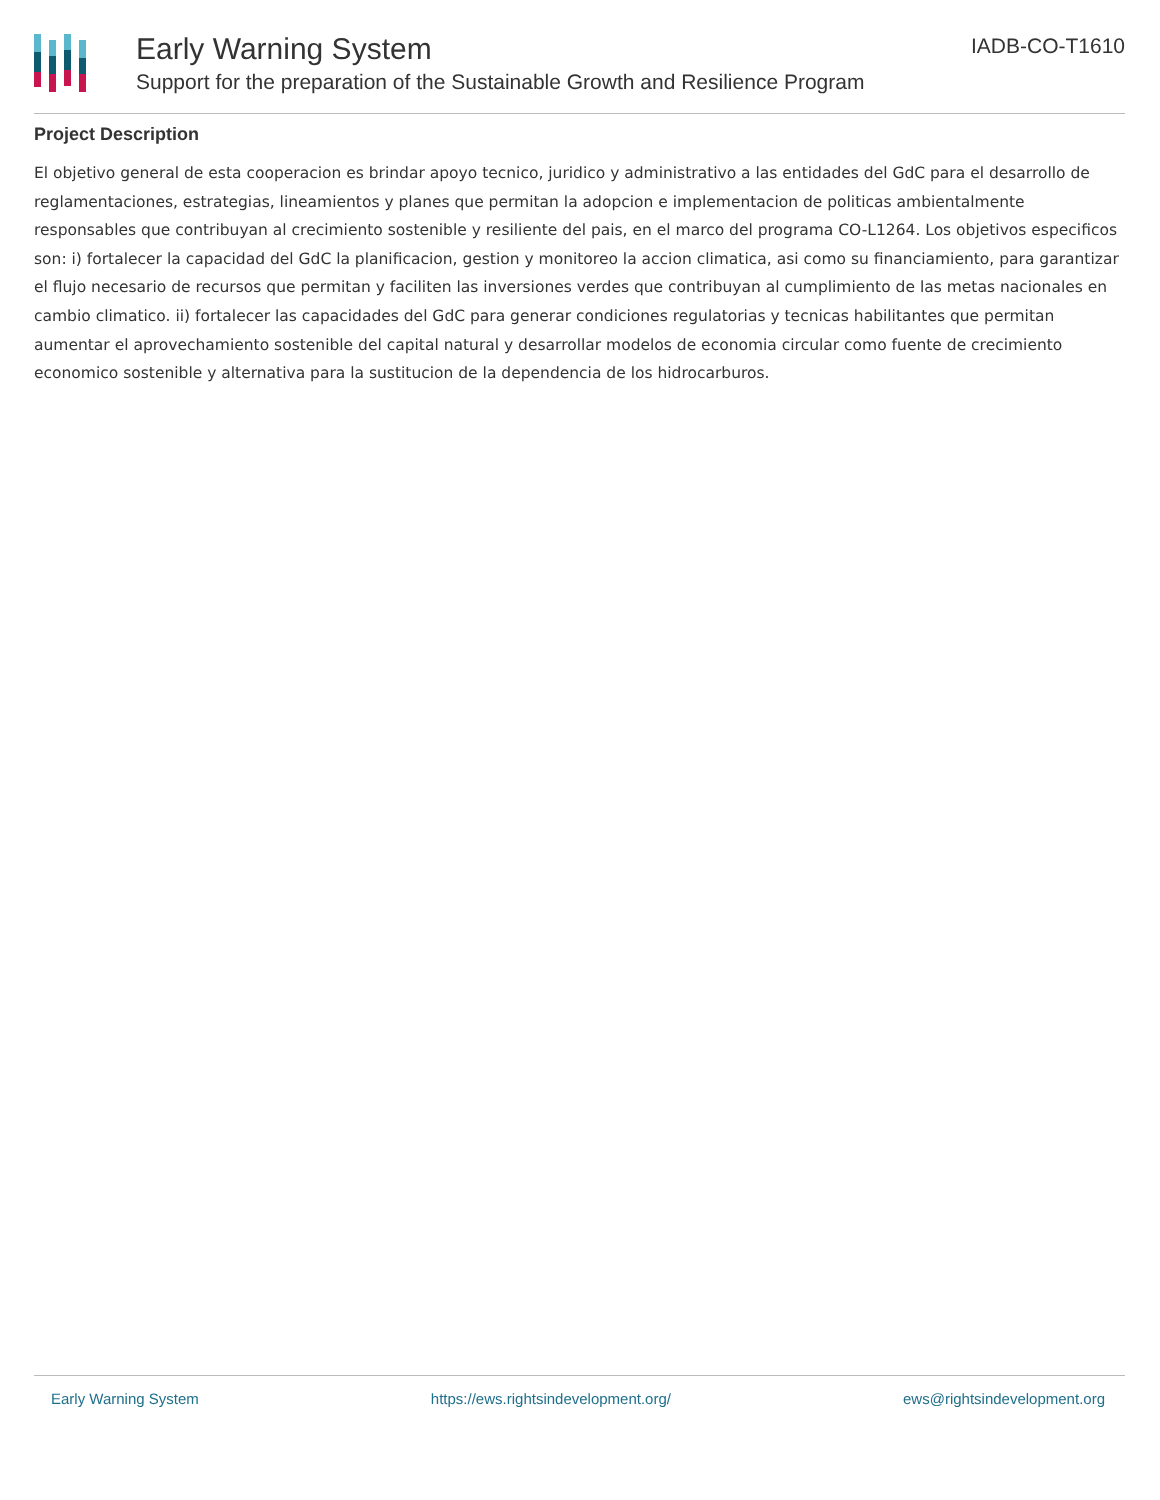Early Warning System
Support for the preparation of the Sustainable Growth and Resilience Program
IADB-CO-T1610
Project Description
El objetivo general de esta cooperacion es brindar apoyo tecnico, juridico y administrativo a las entidades del GdC para el desarrollo de reglamentaciones, estrategias, lineamientos y planes que permitan la adopcion e implementacion de politicas ambientalmente responsables que contribuyan al crecimiento sostenible y resiliente del pais, en el marco del programa CO-L1264. Los objetivos especificos son: i) fortalecer la capacidad del GdC la planificacion, gestion y monitoreo la accion climatica, asi como su financiamiento, para garantizar el flujo necesario de recursos que permitan y faciliten las inversiones verdes que contribuyan al cumplimiento de las metas nacionales en cambio climatico. ii) fortalecer las capacidades del GdC para generar condiciones regulatorias y tecnicas habilitantes que permitan aumentar el aprovechamiento sostenible del capital natural y desarrollar modelos de economia circular como fuente de crecimiento economico sostenible y alternativa para la sustitucion de la dependencia de los hidrocarburos.
Early Warning System https://ews.rightsindevelopment.org/ ews@rightsindevelopment.org